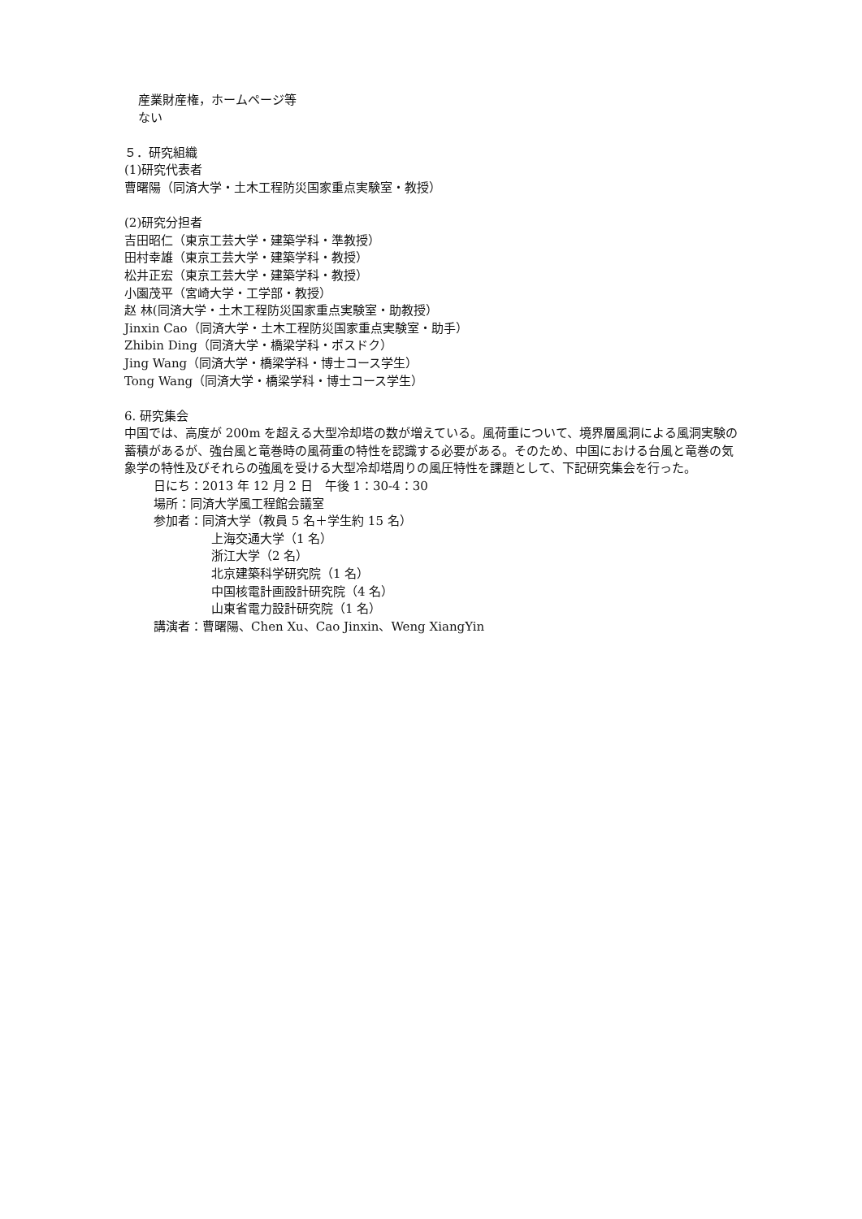産業財産権，ホームページ等
ない
５．研究組織
(1)研究代表者
曹曙陽（同済大学・土木工程防災国家重点実験室・教授）
(2)研究分担者
吉田昭仁（東京工芸大学・建築学科・準教授）
田村幸雄（東京工芸大学・建築学科・教授）
松井正宏（東京工芸大学・建築学科・教授）
小園茂平（宮崎大学・工学部・教授）
赵 林(同済大学・土木工程防災国家重点実験室・助教授）
Jinxin Cao（同済大学・土木工程防災国家重点実験室・助手）
Zhibin Ding（同済大学・橋梁学科・ポスドク）
Jing Wang（同済大学・橋梁学科・博士コース学生）
Tong Wang（同済大学・橋梁学科・博士コース学生）
6. 研究集会
中国では、高度が 200m を超える大型冷却塔の数が増えている。風荷重について、境界層風洞による風洞実験の蓄積があるが、強台風と竜巻時の風荷重の特性を認識する必要がある。そのため、中国における台風と竜巻の気象学の特性及びそれらの強風を受ける大型冷却塔周りの風圧特性を課題として、下記研究集会を行った。
日にち：2013 年 12 月 2 日　午後 1：30-4：30
場所：同済大学風工程館会議室
参加者：同済大学（教員 5 名＋学生約 15 名）
上海交通大学（1 名）
浙江大学（2 名）
北京建築科学研究院（1 名）
中国核電計画設計研究院（4 名）
山東省電力設計研究院（1 名）
講演者：曹曙陽、Chen Xu、Cao Jinxin、Weng XiangYin